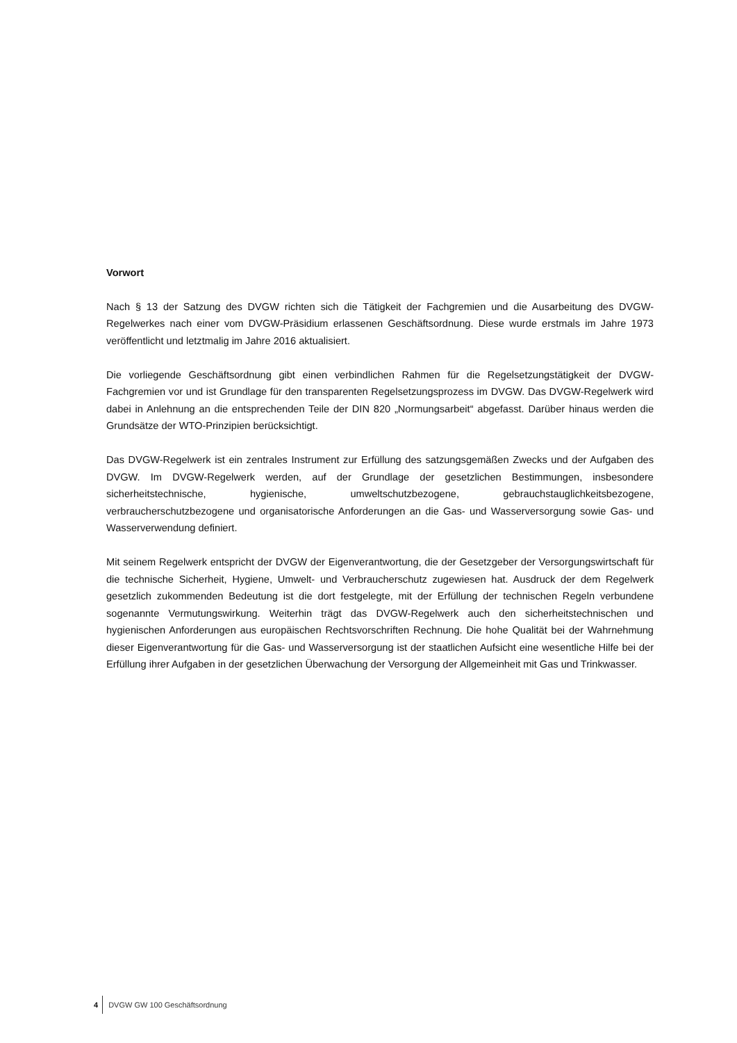Vorwort
Nach § 13 der Satzung des DVGW richten sich die Tätigkeit der Fachgremien und die Ausarbeitung des DVGW-Regelwerkes nach einer vom DVGW-Präsidium erlassenen Geschäftsordnung. Diese wurde erst­mals im Jahre 1973 veröffentlicht und letztmalig im Jahre 2016 aktualisiert.
Die vorliegende Geschäftsordnung gibt einen verbindlichen Rahmen für die Regelsetzungstätigkeit der DVGW-Fachgremien vor und ist Grundlage für den transparenten Regelsetzungsprozess im DVGW. Das DVGW-Regelwerk wird dabei in Anlehnung an die entsprechenden Teile der DIN 820 „Normungsarbeit“ abgefasst. Darüber hinaus werden die Grundsätze der WTO-Prinzipien berücksichtigt.
Das DVGW-Regelwerk ist ein zentrales Instrument zur Erfüllung des satzungsgemäßen Zwecks und der Aufgaben des DVGW. Im DVGW-Regelwerk werden, auf der Grundlage der gesetzlichen Bestimmungen, insbesondere sicherheitstechnische, hygienische, umweltschutzbezogene, gebrauchstauglichkeitsbezo­gene, verbraucherschutzbezogene und organisatorische Anforderungen an die Gas- und Wasserversor­gung sowie Gas- und Wasserverwendung definiert.
Mit seinem Regelwerk entspricht der DVGW der Eigenverantwortung, die der Gesetzgeber der Versor­gungswirtschaft für die technische Sicherheit, Hygiene, Umwelt- und Verbraucherschutz zugewiesen hat. Ausdruck der dem Regelwerk gesetzlich zukommenden Bedeutung ist die dort festgelegte, mit der Erfül­lung der technischen Regeln verbundene sogenannte Vermutungswirkung. Weiterhin trägt das DVGW-Regelwerk auch den sicherheitstechnischen und hygienischen Anforderungen aus europäischen Rechts­vorschriften Rechnung. Die hohe Qualität bei der Wahrnehmung dieser Eigenverantwortung für die Gas- und Wasserversorgung ist der staatlichen Aufsicht eine wesentliche Hilfe bei der Erfüllung ihrer Aufgaben in der gesetzlichen Überwachung der Versorgung der Allgemeinheit mit Gas und Trinkwasser.
4 DVGW GW 100 Geschäftsordnung